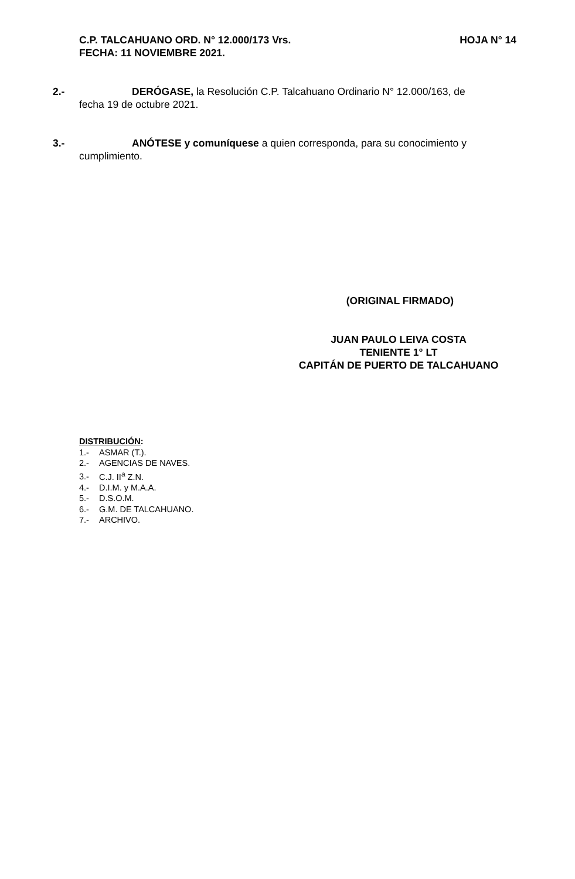C.P. TALCAHUANO ORD. N° 12.000/173 Vrs. HOJA N° 14
FECHA: 11 NOVIEMBRE 2021.
2.- DERÓGASE, la Resolución C.P. Talcahuano Ordinario N° 12.000/163, de
fecha 19 de octubre 2021.
3.- ANÓTESE y comuníquese a quien corresponda, para su conocimiento y
cumplimiento.
(ORIGINAL FIRMADO)
JUAN PAULO LEIVA COSTA
TENIENTE 1° LT
CAPITÁN DE PUERTO DE TALCAHUANO
DISTRIBUCIÓN:
1.- ASMAR (T.).
2.- AGENCIAS DE NAVES.
3.- C.J. II<sup>a</sup> Z.N.
4.- D.I.M. y M.A.A.
5.- D.S.O.M.
6.- G.M. DE TALCAHUANO.
7.- ARCHIVO.